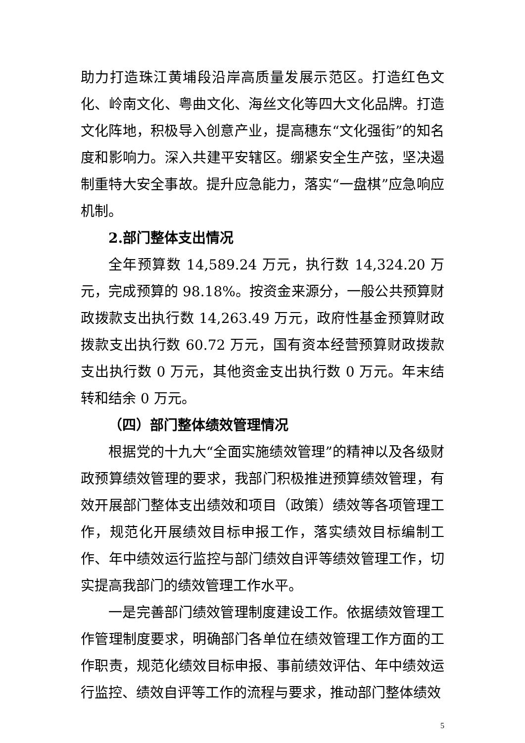助力打造珠江黄埔段沿岸高质量发展示范区。打造红色文化、岭南文化、粤曲文化、海丝文化等四大文化品牌。打造文化阵地，积极导入创意产业，提高穗东“文化强街”的知名度和影响力。深入共建平安辖区。绷紧安全生产弦，坚决遏制重特大安全事故。提升应急能力，落实“一盘棋”应急响应机制。
2.部门整体支出情况
全年预算数 14,589.24 万元，执行数 14,324.20 万元，完成预算的 98.18%。按资金来源分，一般公共预算财政拨款支出执行数 14,263.49 万元，政府性基金预算财政拨款支出执行数 60.72 万元，国有资本经营预算财政拨款支出执行数 0 万元，其他资金支出执行数 0 万元。年末结转和结余 0 万元。
（四）部门整体绩效管理情况
根据党的十九大“全面实施绩效管理”的精神以及各级财政预算绩效管理的要求，我部门积极推进预算绩效管理，有效开展部门整体支出绩效和项目（政策）绩效等各项管理工作，规范化开展绩效目标申报工作，落实绩效目标编制工作、年中绩效运行监控与部门绩效自评等绩效管理工作，切实提高我部门的绩效管理工作水平。
一是完善部门绩效管理制度建设工作。依据绩效管理工作管理制度要求，明确部门各单位在绩效管理工作方面的工作职责，规范化绩效目标申报、事前绩效评估、年中绩效运行监控、绩效自评等工作的流程与要求，推动部门整体绩效
5